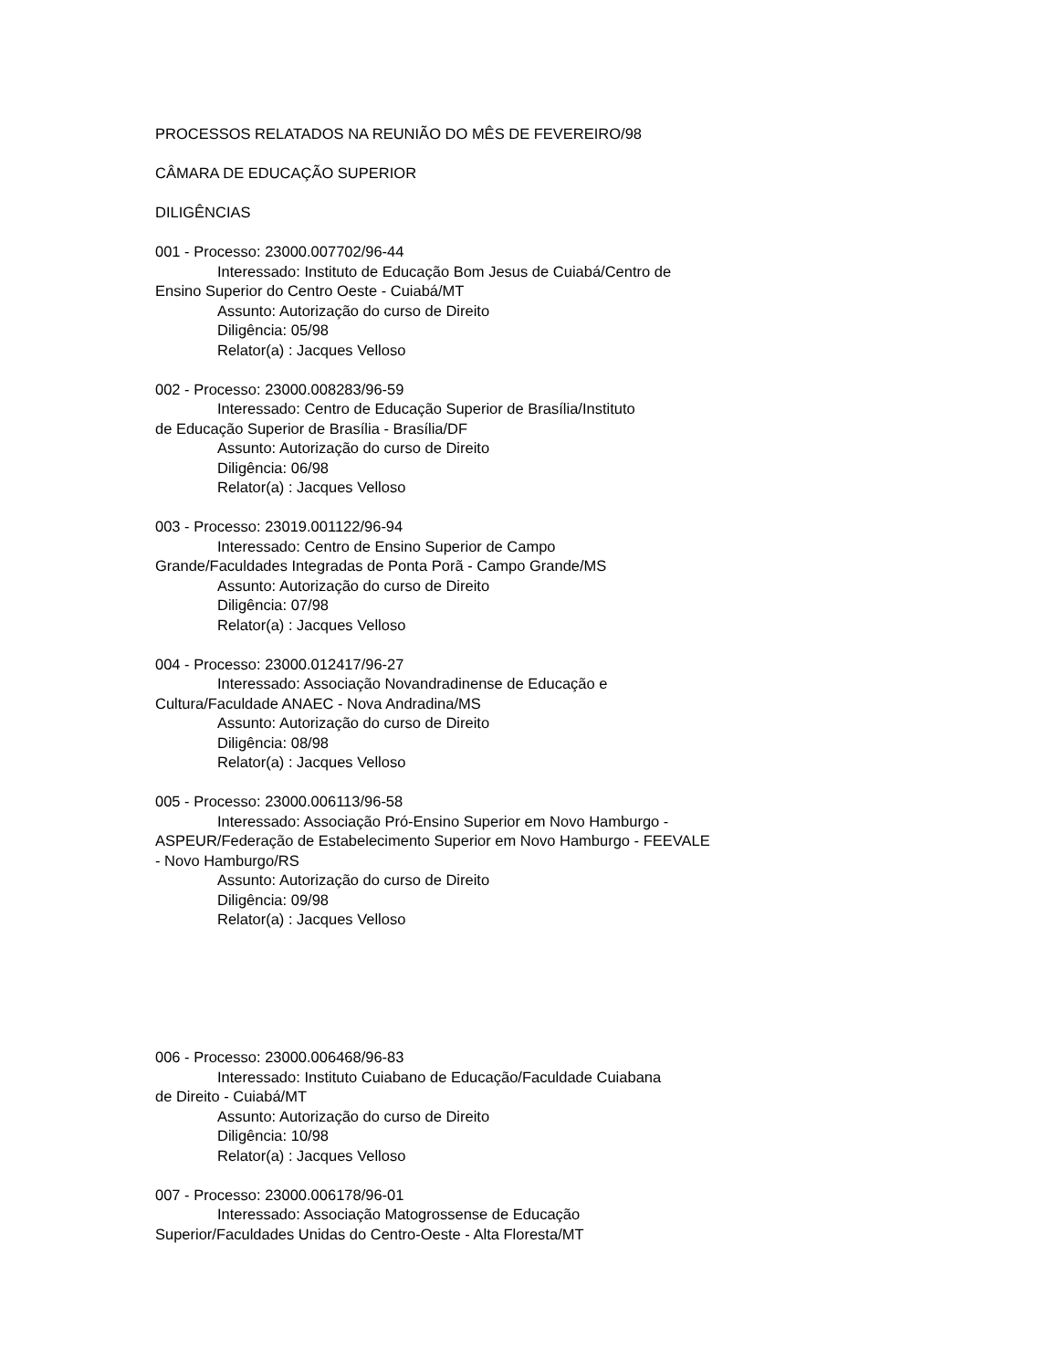PROCESSOS RELATADOS NA REUNIÃO DO MÊS DE FEVEREIRO/98
CÂMARA DE EDUCAÇÃO SUPERIOR
DILIGÊNCIAS
001 - Processo: 23000.007702/96-44
Interessado: Instituto de Educação Bom Jesus de Cuiabá/Centro de
Ensino Superior do Centro Oeste - Cuiabá/MT
Assunto: Autorização do curso de Direito
Diligência: 05/98
Relator(a) : Jacques Velloso
002 - Processo: 23000.008283/96-59
Interessado: Centro de Educação Superior de Brasília/Instituto
de Educação Superior de Brasília - Brasília/DF
Assunto: Autorização do curso de Direito
Diligência: 06/98
Relator(a) : Jacques Velloso
003 - Processo: 23019.001122/96-94
Interessado: Centro de Ensino Superior de Campo
Grande/Faculdades Integradas de Ponta Porã - Campo Grande/MS
Assunto: Autorização do curso de Direito
Diligência: 07/98
Relator(a) : Jacques Velloso
004 - Processo: 23000.012417/96-27
Interessado: Associação Novandradinense de Educação e
Cultura/Faculdade ANAEC - Nova Andradina/MS
Assunto: Autorização do curso de Direito
Diligência: 08/98
Relator(a) : Jacques Velloso
005 - Processo: 23000.006113/96-58
Interessado: Associação Pró-Ensino Superior em Novo Hamburgo -
ASPEUR/Federação de Estabelecimento Superior em Novo Hamburgo - FEEVALE
- Novo Hamburgo/RS
Assunto: Autorização do curso de Direito
Diligência: 09/98
Relator(a) : Jacques Velloso
006 - Processo: 23000.006468/96-83
Interessado: Instituto Cuiabano de Educação/Faculdade Cuiabana
de Direito - Cuiabá/MT
Assunto: Autorização do curso de Direito
Diligência: 10/98
Relator(a) : Jacques Velloso
007 - Processo: 23000.006178/96-01
Interessado: Associação Matogrossense de Educação
Superior/Faculdades Unidas do Centro-Oeste - Alta Floresta/MT